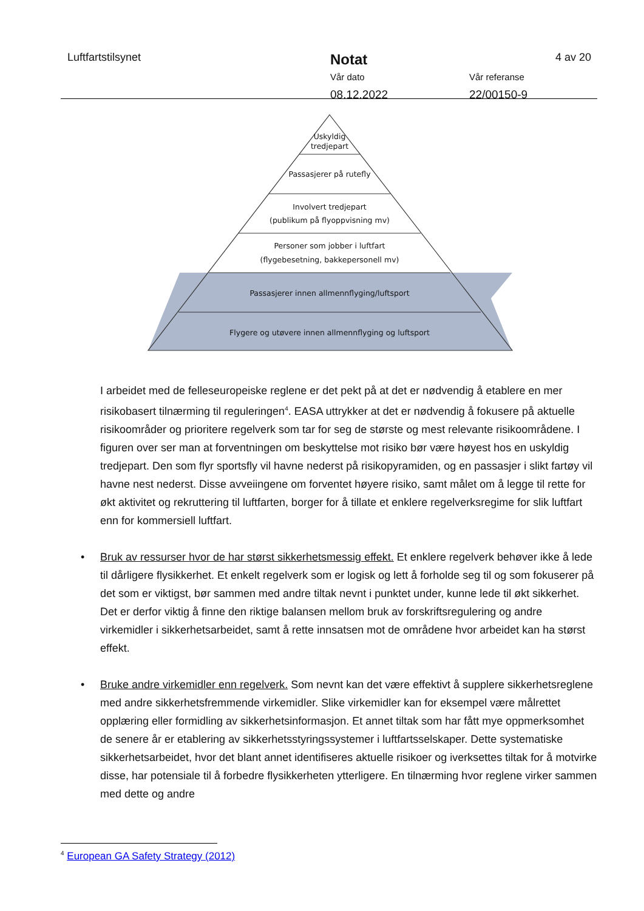Luftfartstilsynet
Notat
Vår dato
08.12.2022
Vår referanse
22/00150-9
4 av 20
Uskyldig
tredjepart
Passasjerer på rutefly
Involvert tredjepart
(publikum på flyoppvisning mv)
Personer som jobber i luftfart
(flygebesetning, bakkepersonell mv)
Passasjerer innen allmennflyging/luftsport
Flygere og utøvere innen allmennflyging og luftsport
I arbeidet med de felleseuropeiske reglene er det pekt på at det er nødvendig å etablere en mer risikobasert tilnærming til reguleringen<sup>4</sup>. EASA uttrykker at det er nødvendig å fokusere på aktuelle risikoområder og prioritere regelverk som tar for seg de største og mest relevante risikoområdene. I figuren over ser man at forventningen om beskyttelse mot risiko bør være høyest hos en uskyldig tredjepart. Den som flyr sportsfly vil havne nederst på risikopyramiden, og en passasjer i slikt fartøy vil havne nest nederst. Disse avveiingene om forventet høyere risiko, samt målet om å legge til rette for økt aktivitet og rekruttering til luftfarten, borger for å tillate et enklere regelverksregime for slik luftfart enn for kommersiell luftfart.
• Bruk av ressurser hvor de har størst sikkerhetsmessig effekt. Et enklere regelverk behøver ikke å lede til dårligere flysikkerhet. Et enkelt regelverk som er logisk og lett å forholde seg til og som fokuserer på det som er viktigst, bør sammen med andre tiltak nevnt i punktet under, kunne lede til økt sikkerhet. Det er derfor viktig å finne den riktige balansen mellom bruk av forskriftsregulering og andre virkemidler i sikkerhetsarbeidet, samt å rette innsatsen mot de områdene hvor arbeidet kan ha størst effekt.
• Bruke andre virkemidler enn regelverk. Som nevnt kan det være effektivt å supplere sikkerhetsreglene med andre sikkerhetsfremmende virkemidler. Slike virkemidler kan for eksempel være målrettet opplæring eller formidling av sikkerhetsinformasjon. Et annet tiltak som har fått mye oppmerksomhet de senere år er etablering av sikkerhetsstyringssystemer i luftfartsselskaper. Dette systematiske sikkerhetsarbeidet, hvor det blant annet identifiseres aktuelle risikoer og iverksettes tiltak for å motvirke disse, har potensiale til å forbedre flysikkerheten ytterligere. En tilnærming hvor reglene virker sammen med dette og andre
<sup>4</sup> European GA Safety Strategy (2012)